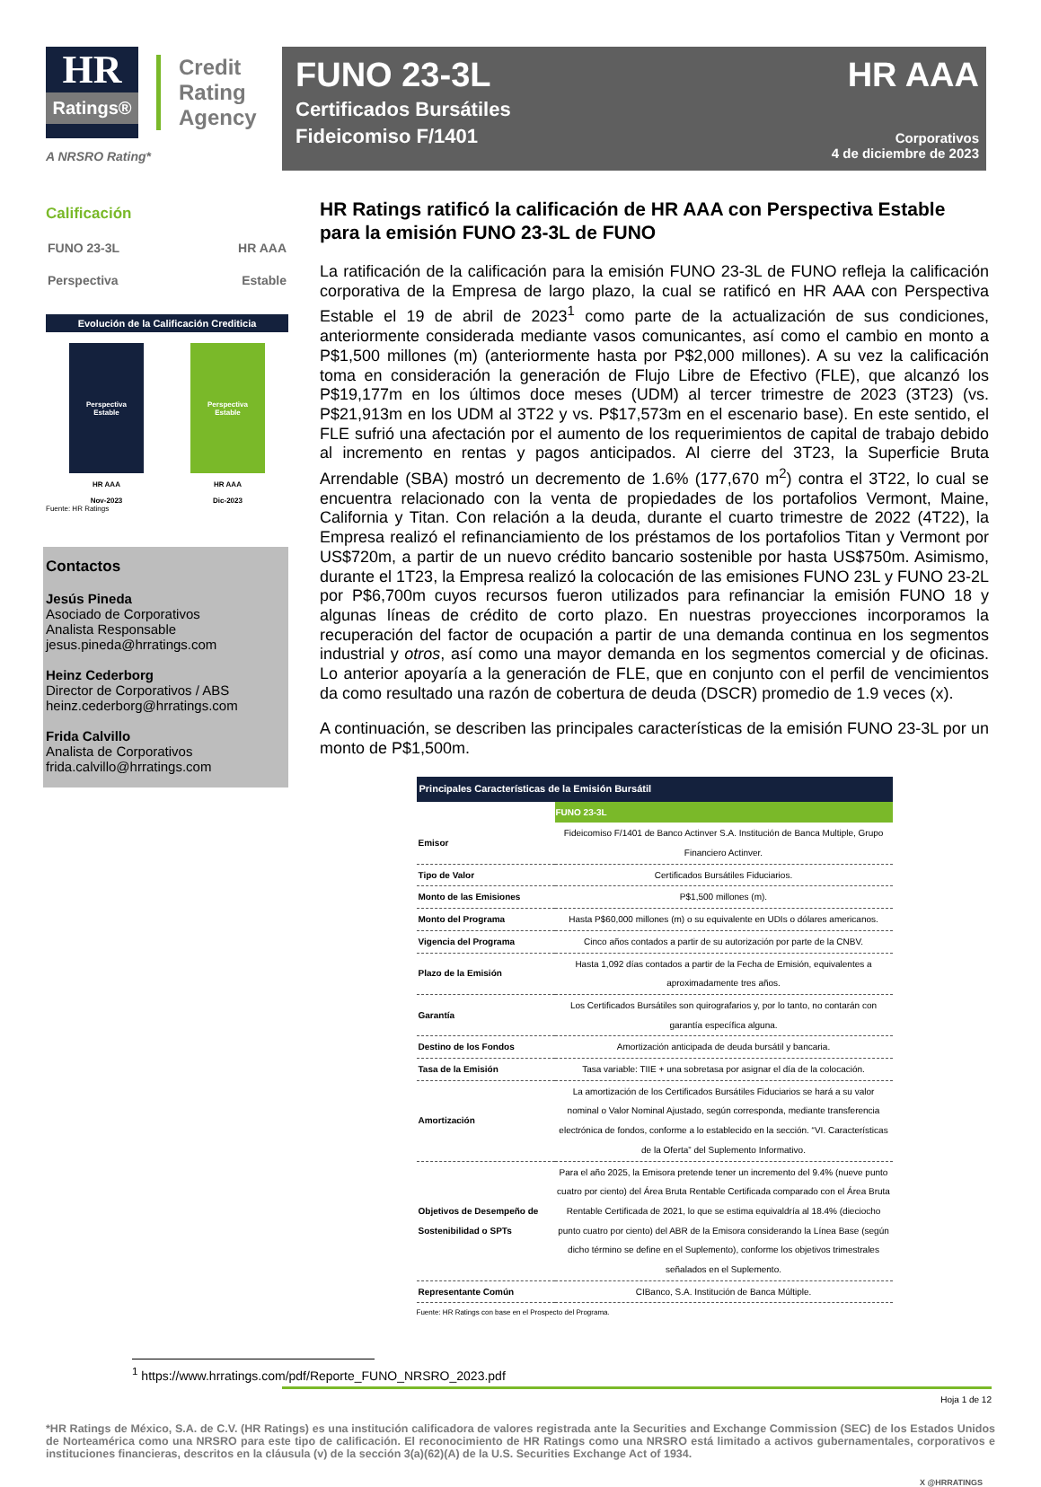HR
Ratings®
Credit
Rating
Agency
A NRSRO Rating*
FUNO 23-3L
Certificados Bursátiles
Fideicomiso F/1401
HR AAA
Corporativos
4 de diciembre de 2023
Calificación
FUNO 23-3L HR AAA
Perspectiva Estable
Evolución de la Calificación Crediticia
Perspectiva
Estable
HR AAA
Nov-2023
Perspectiva
Estable
HR AAA
Dic-2023
Fuente: HR Ratings
Contactos
Jesús Pineda
Asociado de Corporativos
Analista Responsable
jesus.pineda@hrratings.com
Heinz Cederborg
Director de Corporativos / ABS
heinz.cederborg@hrratings.com
Frida Calvillo
Analista de Corporativos
frida.calvillo@hrratings.com
HR Ratings ratificó la calificación de HR AAA con Perspectiva Estable para la emisión FUNO 23-3L de FUNO
La ratificación de la calificación para la emisión FUNO 23-3L de FUNO refleja la calificación corporativa de la Empresa de largo plazo, la cual se ratificó en HR AAA con Perspectiva Estable el 19 de abril de 2023<sup>1</sup> como parte de la actualización de sus condiciones, anteriormente considerada mediante vasos comunicantes, así como el cambio en monto a P$1,500 millones (m) (anteriormente hasta por P$2,000 millones). A su vez la calificación toma en consideración la generación de Flujo Libre de Efectivo (FLE), que alcanzó los P$19,177m en los últimos doce meses (UDM) al tercer trimestre de 2023 (3T23) (vs. P$21,913m en los UDM al 3T22 y vs. P$17,573m en el escenario base). En este sentido, el FLE sufrió una afectación por el aumento de los requerimientos de capital de trabajo debido al incremento en rentas y pagos anticipados. Al cierre del 3T23, la Superficie Bruta Arrendable (SBA) mostró un decremento de 1.6% (177,670 m<sup>2</sup>) contra el 3T22, lo cual se encuentra relacionado con la venta de propiedades de los portafolios Vermont, Maine, California y Titan. Con relación a la deuda, durante el cuarto trimestre de 2022 (4T22), la Empresa realizó el refinanciamiento de los préstamos de los portafolios Titan y Vermont por US$720m, a partir de un nuevo crédito bancario sostenible por hasta US$750m. Asimismo, durante el 1T23, la Empresa realizó la colocación de las emisiones FUNO 23L y FUNO 23-2L por P$6,700m cuyos recursos fueron utilizados para refinanciar la emisión FUNO 18 y algunas líneas de crédito de corto plazo. En nuestras proyecciones incorporamos la recuperación del factor de ocupación a partir de una demanda continua en los segmentos industrial y otros, así como una mayor demanda en los segmentos comercial y de oficinas. Lo anterior apoyaría a la generación de FLE, que en conjunto con el perfil de vencimientos da como resultado una razón de cobertura de deuda (DSCR) promedio de 1.9 veces (x).
A continuación, se describen las principales características de la emisión FUNO 23-3L por un monto de P$1,500m.
| Principales Características de la Emisión Bursátil | |
| --- | --- |
| | FUNO 23-3L |
| Emisor | Fideicomiso F/1401 de Banco Actinver S.A. Institución de Banca Multiple, Grupo Financiero Actinver. |
| Tipo de Valor | Certificados Bursátiles Fiduciarios. |
| Monto de las Emisiones | P$1,500 millones (m). |
| Monto del Programa | Hasta P$60,000 millones (m) o su equivalente en UDIs o dólares americanos. |
| Vigencia del Programa | Cinco años contados a partir de su autorización por parte de la CNBV. |
| Plazo de la Emisión | Hasta 1,092 días contados a partir de la Fecha de Emisión, equivalentes a aproximadamente tres años. |
| Garantía | Los Certificados Bursátiles son quirografarios y, por lo tanto, no contarán con garantía específica alguna. |
| Destino de los Fondos | Amortización anticipada de deuda bursátil y bancaria. |
| Tasa de la Emisión | Tasa variable: TIIE + una sobretasa por asignar el día de la colocación. |
| Amortización | La amortización de los Certificados Bursátiles Fiduciarios se hará a su valor nominal o Valor Nominal Ajustado, según corresponda, mediante transferencia electrónica de fondos, conforme a lo establecido en la sección. “VI. Características de la Oferta” del Suplemento Informativo. |
| Objetivos de Desempeño de Sostenibilidad o SPTs | Para el año 2025, la Emisora pretende tener un incremento del 9.4% (nueve punto cuatro por ciento) del Área Bruta Rentable Certificada comparado con el Área Bruta Rentable Certificada de 2021, lo que se estima equivaldría al 18.4% (dieciocho punto cuatro por ciento) del ABR de la Emisora considerando la Línea Base (según dicho término se define en el Suplemento), conforme los objetivos trimestrales señalados en el Suplemento. |
| Representante Común | CIBanco, S.A. Institución de Banca Múltiple. |
Fuente: HR Ratings con base en el Prospecto del Programa.
<sup>1</sup> https://www.hrratings.com/pdf/Reporte_FUNO_NRSRO_2023.pdf
Hoja 1 de 12
*HR Ratings de México, S.A. de C.V. (HR Ratings) es una institución calificadora de valores registrada ante la Securities and Exchange Commission (SEC) de los Estados Unidos de Norteamérica como una NRSRO para este tipo de calificación. El reconocimiento de HR Ratings como una NRSRO está limitado a activos gubernamentales, corporativos e instituciones financieras, descritos en la cláusula (v) de la sección 3(a)(62)(A) de la U.S. Securities Exchange Act of 1934.
X @HRRATINGS